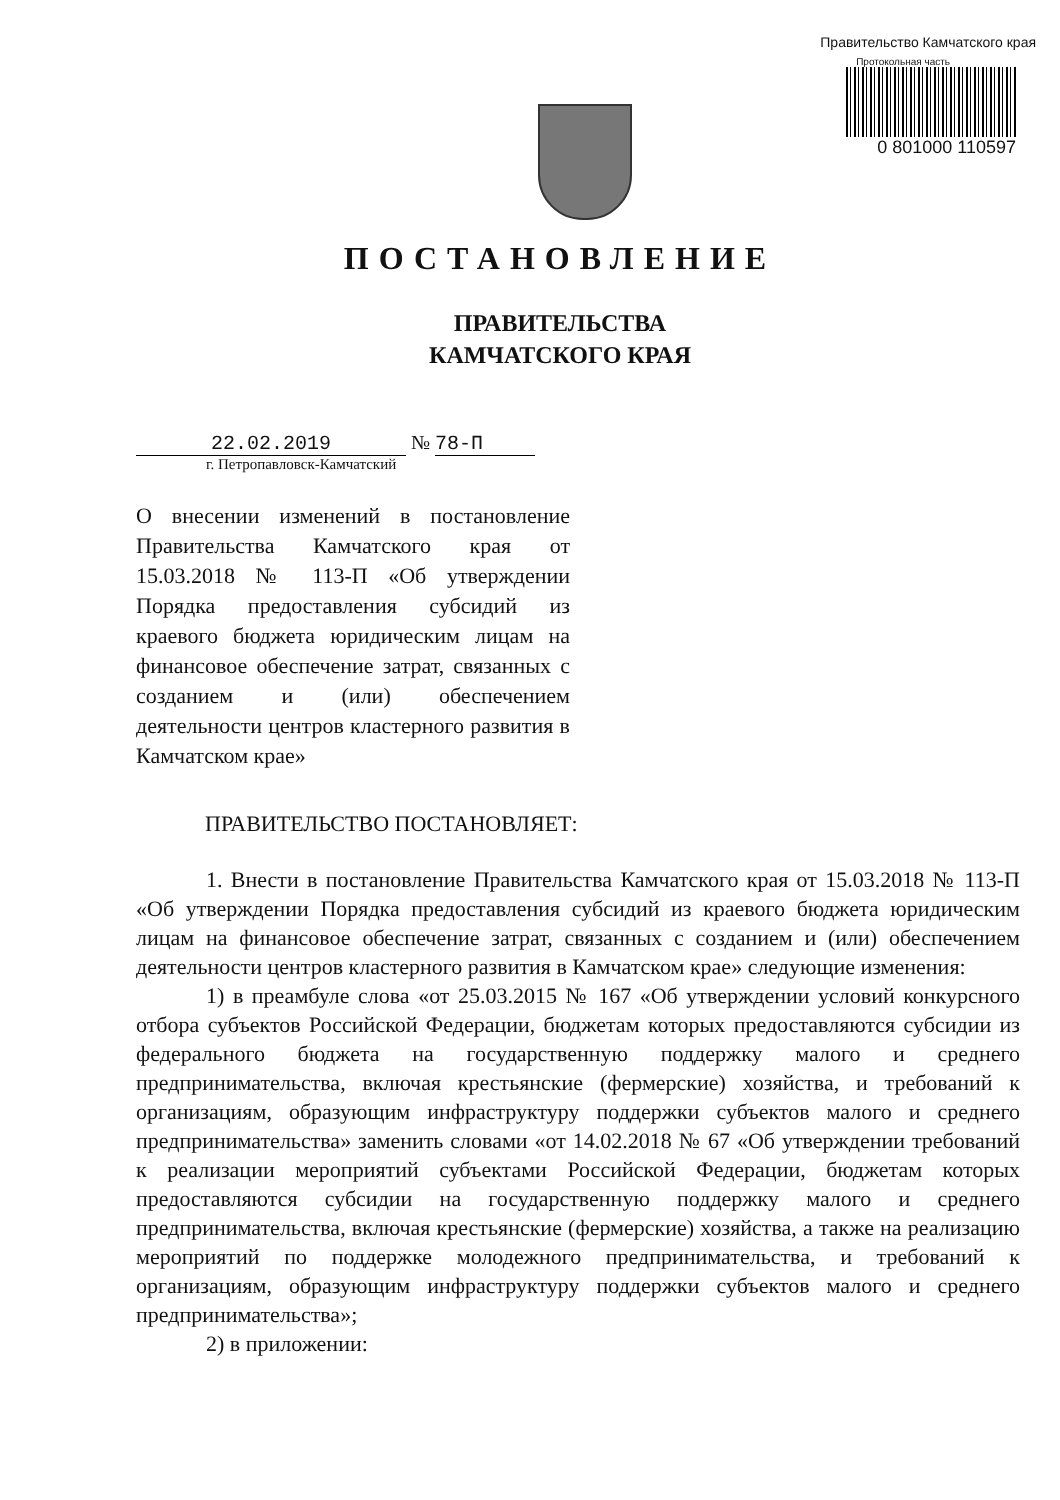Правительство Камчатского края
Протокольная часть
0 801000 110597
ПОСТАНОВЛЕНИЕ
ПРАВИТЕЛЬСТВА
КАМЧАТСКОГО КРАЯ
22.02.2019 № 78-П
г. Петропавловск-Камчатский
О внесении изменений в постановление Правительства Камчатского края от 15.03.2018 № 113-П «Об утверждении Порядка предоставления субсидий из краевого бюджета юридическим лицам на финансовое обеспечение затрат, связанных с созданием и (или) обеспечением деятельности центров кластерного развития в Камчатском крае»
ПРАВИТЕЛЬСТВО ПОСТАНОВЛЯЕТ:
1. Внести в постановление Правительства Камчатского края от 15.03.2018 № 113-П «Об утверждении Порядка предоставления субсидий из краевого бюджета юридическим лицам на финансовое обеспечение затрат, связанных с созданием и (или) обеспечением деятельности центров кластерного развития в Камчатском крае» следующие изменения:
1) в преамбуле слова «от 25.03.2015 № 167 «Об утверждении условий конкурсного отбора субъектов Российской Федерации, бюджетам которых предоставляются субсидии из федерального бюджета на государственную поддержку малого и среднего предпринимательства, включая крестьянские (фермерские) хозяйства, и требований к организациям, образующим инфраструктуру поддержки субъектов малого и среднего предпринимательства» заменить словами «от 14.02.2018 № 67 «Об утверждении требований к реализации мероприятий субъектами Российской Федерации, бюджетам которых предоставляются субсидии на государственную поддержку малого и среднего предпринимательства, включая крестьянские (фермерские) хозяйства, а также на реализацию мероприятий по поддержке молодежного предпринимательства, и требований к организациям, образующим инфраструктуру поддержки субъектов малого и среднего предпринимательства»;
2) в приложении: